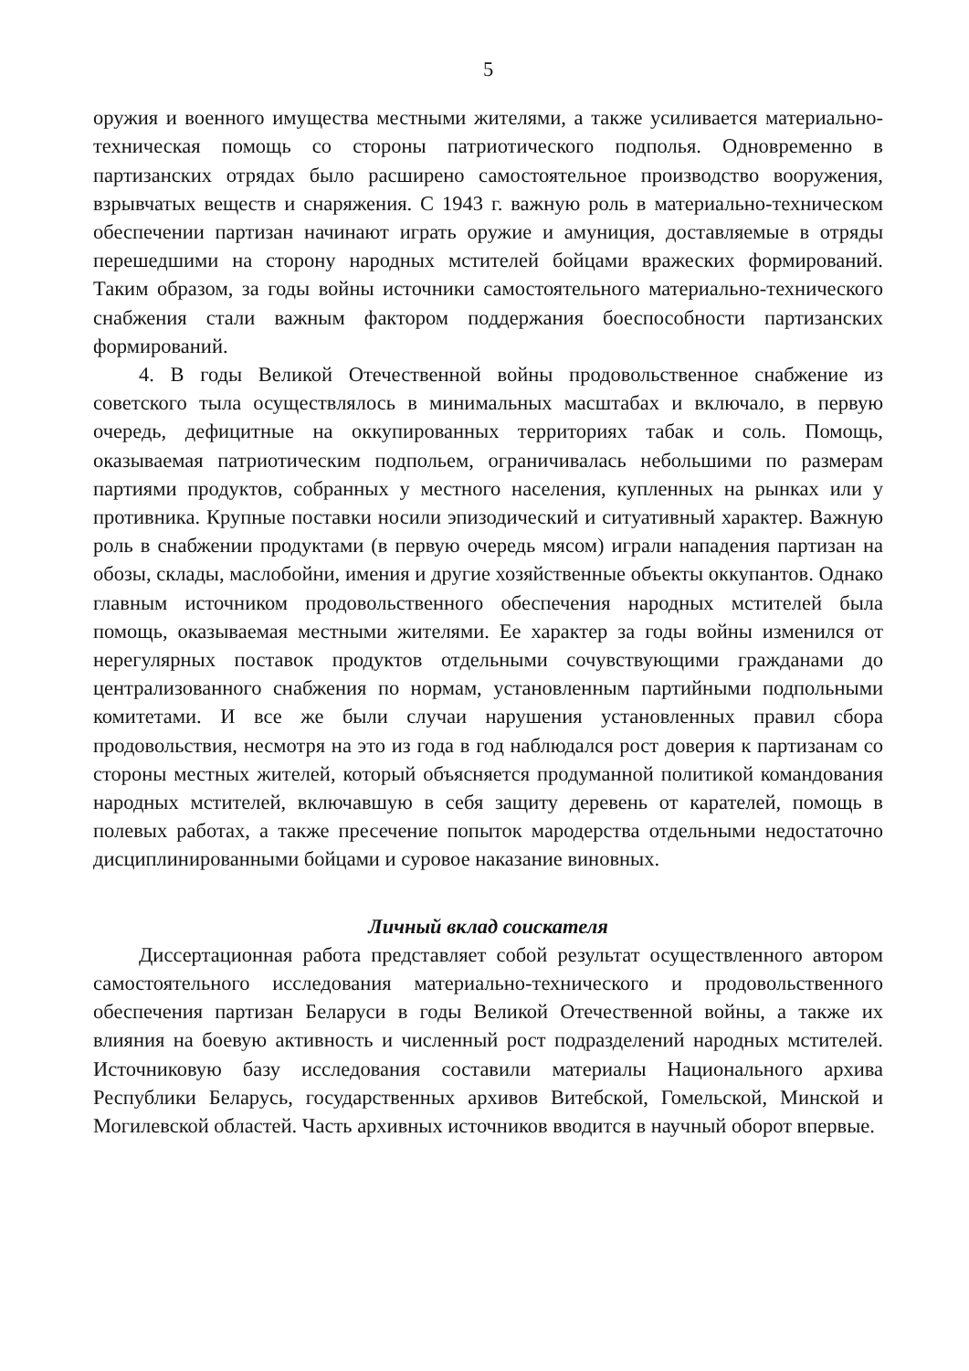5
оружия и военного имущества местными жителями, а также усиливается материально-техническая помощь со стороны патриотического подполья. Одновременно в партизанских отрядах было расширено самостоятельное производство вооружения, взрывчатых веществ и снаряжения. С 1943 г. важную роль в материально-техническом обеспечении партизан начинают играть оружие и амуниция, доставляемые в отряды перешедшими на сторону народных мстителей бойцами вражеских формирований. Таким образом, за годы войны источники самостоятельного материально-технического снабжения стали важным фактором поддержания боеспособности партизанских формирований.
4. В годы Великой Отечественной войны продовольственное снабжение из советского тыла осуществлялось в минимальных масштабах и включало, в первую очередь, дефицитные на оккупированных территориях табак и соль. Помощь, оказываемая патриотическим подпольем, ограничивалась небольшими по размерам партиями продуктов, собранных у местного населения, купленных на рынках или у противника. Крупные поставки носили эпизодический и ситуативный характер. Важную роль в снабжении продуктами (в первую очередь мясом) играли нападения партизан на обозы, склады, маслобойни, имения и другие хозяйственные объекты оккупантов. Однако главным источником продовольственного обеспечения народных мстителей была помощь, оказываемая местными жителями. Ее характер за годы войны изменился от нерегулярных поставок продуктов отдельными сочувствующими гражданами до централизованного снабжения по нормам, установленным партийными подпольными комитетами. И все же были случаи нарушения установленных правил сбора продовольствия, несмотря на это из года в год наблюдался рост доверия к партизанам со стороны местных жителей, который объясняется продуманной политикой командования народных мстителей, включавшую в себя защиту деревень от карателей, помощь в полевых работах, а также пресечение попыток мародерства отдельными недостаточно дисциплинированными бойцами и суровое наказание виновных.
Личный вклад соискателя
Диссертационная работа представляет собой результат осуществленного автором самостоятельного исследования материально-технического и продовольственного обеспечения партизан Беларуси в годы Великой Отечественной войны, а также их влияния на боевую активность и численный рост подразделений народных мстителей. Источниковую базу исследования составили материалы Национального архива Республики Беларусь, государственных архивов Витебской, Гомельской, Минской и Могилевской областей. Часть архивных источников вводится в научный оборот впервые.